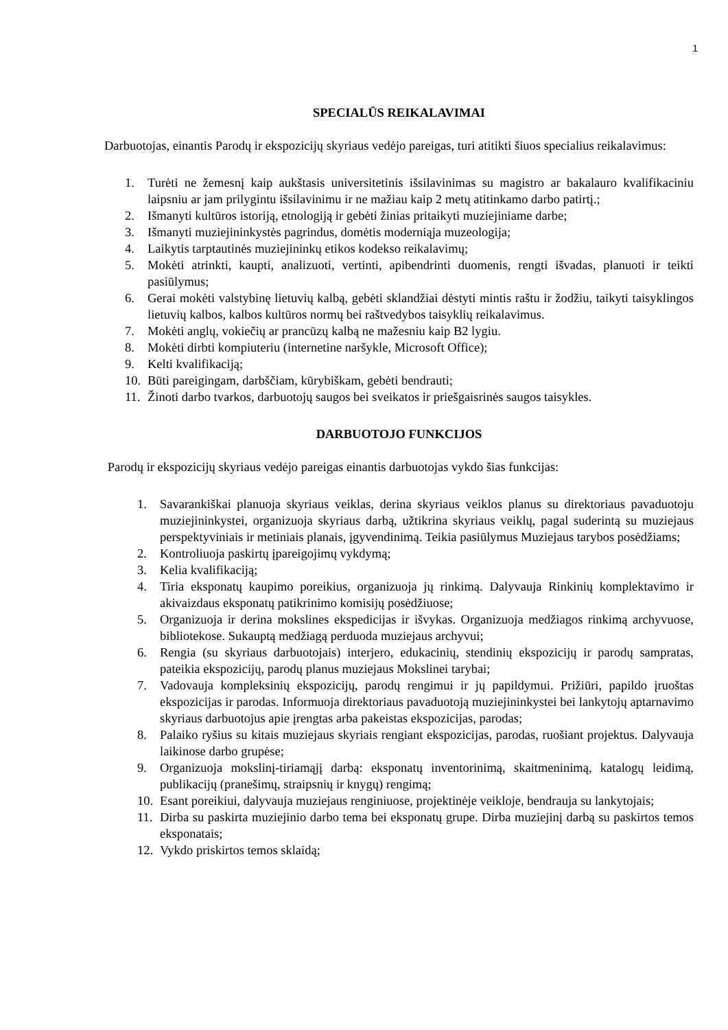1
SPECIALŪS REIKALAVIMAI
Darbuotojas, einantis Parodų ir ekspozicijų skyriaus vedėjo pareigas, turi atitikti šiuos specialius reikalavimus:
1. Turėti ne žemesnį kaip aukštasis universitetinis išsilavinimas su magistro ar bakalauro kvalifikaciniu laipsniu ar jam prilygintu išsilavinimu ir ne mažiau kaip 2 metų atitinkamo darbo patirtį.;
2. Išmanyti kultūros istoriją, etnologiją ir gebėti žinias pritaikyti muziejiniame darbe;
3. Išmanyti muziejininkystės pagrindus, domėtis moderniąja muzeologija;
4. Laikytis tarptautinės muziejininkų etikos kodekso reikalavimų;
5. Mokėti atrinkti, kaupti, analizuoti, vertinti, apibendrinti duomenis, rengti išvadas, planuoti ir teikti pasiūlymus;
6. Gerai mokėti valstybinę lietuvių kalbą, gebėti sklandžiai dėstyti mintis raštu ir žodžiu, taikyti taisyklingos lietuvių kalbos, kalbos kultūros normų bei raštvedybos taisyklių reikalavimus.
7. Mokėti anglų, vokiečių ar prancūzų kalbą ne mažesniu kaip B2 lygiu.
8. Mokėti dirbti kompiuteriu (internetine naršykle, Microsoft Office);
9. Kelti kvalifikaciją;
10. Būti pareigingam, darbščiam, kūrybiškam, gebėti bendrauti;
11. Žinoti darbo tvarkos, darbuotojų saugos bei sveikatos ir priešgaisrinės saugos taisykles.
DARBUOTOJO FUNKCIJOS
Parodų ir ekspozicijų skyriaus vedėjo pareigas einantis darbuotojas vykdo šias funkcijas:
1. Savarankiškai planuoja skyriaus veiklas, derina skyriaus veiklos planus su direktoriaus pavaduotoju muziejininkystei, organizuoja skyriaus darbą, užtikrina skyriaus veiklų, pagal suderintą su muziejaus perspektyviniais ir metiniais planais, įgyvendinimą. Teikia pasiūlymus Muziejaus tarybos posėdžiams;
2. Kontroliuoja paskirtų įpareigojimų vykdymą;
3. Kelia kvalifikaciją;
4. Tiria eksponatų kaupimo poreikius, organizuoja jų rinkimą. Dalyvauja Rinkinių komplektavimo ir akivaizdaus eksponatų patikrinimo komisijų posėdžiuose;
5. Organizuoja ir derina mokslines ekspedicijas ir išvykas. Organizuoja medžiagos rinkimą archyvuose, bibliotekose. Sukauptą medžiagą perduoda muziejaus archyvui;
6. Rengia (su skyriaus darbuotojais) interjero, edukacinių, stendinių ekspozicijų ir parodų sampratas, pateikia ekspozicijų, parodų planus muziejaus Mokslinei tarybai;
7. Vadovauja kompleksinių ekspozicijų, parodų rengimui ir jų papildymui. Prižiūri, papildo įruoštas ekspozicijas ir parodas. Informuoja direktoriaus pavaduotoją muziejininkystei bei lankytojų aptarnavimo skyriaus darbuotojus apie įrengtas arba pakeistas ekspozicijas, parodas;
8. Palaiko ryšius su kitais muziejaus skyriais rengiant ekspozicijas, parodas, ruošiant projektus. Dalyvauja laikinose darbo grupėse;
9. Organizuoja mokslinį-tiriamąjį darbą: eksponatų inventorinimą, skaitmeninimą, katalogų leidimą, publikacijų (pranešimų, straipsnių ir knygų) rengimą;
10. Esant poreikiui, dalyvauja muziejaus renginiuose, projektinėje veikloje, bendrauja su lankytojais;
11. Dirba su paskirta muziejinio darbo tema bei eksponatų grupe. Dirba muziejinį darbą su paskirtos temos eksponatais;
12. Vykdo priskirtos temos sklaidą;